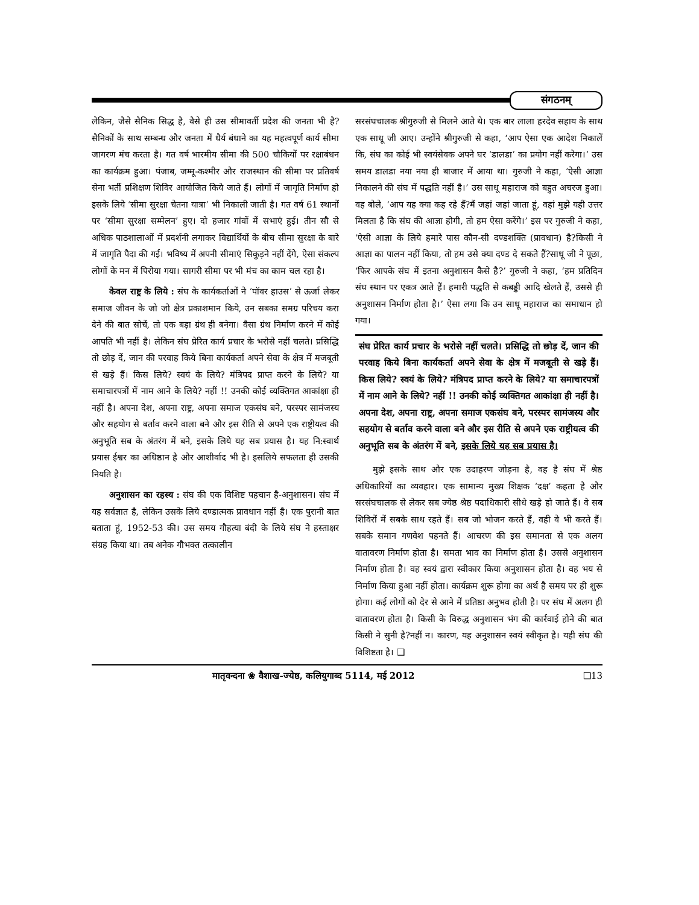संगठनम्
लेकिन, जैसे सैनिक सिद्ध है, वैसे ही उस सीमावर्ती प्रदेश की जनता भी है?सैनिकों के साथ सम्बन्ध और जनता में धैर्य बंधाने का यह महत्वपूर्ण कार्य सीमा जागरण मंच करता है। गत वर्ष भारमीय सीमा की 500 चौकियों पर रक्षाबंधन का कार्यक्रम हुआ। पंजाब, जम्मू-कश्मीर और राजस्थान की सीमा पर प्रतिवर्ष सेना भर्ती प्रशिक्षण शिविर आयोजित किये जाते हैं। लोगों में जागृति निर्माण हो इसके लिये ‘सीमा सुरक्षा चेतना यात्रा’ भी निकाली जाती है। गत वर्ष 61 स्थानों पर ‘सीमा सुरक्षा सम्मेलन’ हुए। दो हजार गांवों में सभाएं हुई। तीन सौ से अधिक पाठशालाओं में प्रदर्शनी लगाकर विद्यार्थियों के बीच सीमा सुरक्षा के बारे में जागृति पैदा की गई। भविष्य में अपनी सीमाएं सिकुड़ने नहीं देंगे, ऐसा संकल्प लोगों के मन में पिरोया गया। सागरी सीमा पर भी मंच का काम चल रहा है।
केवल राष्ट्र के लिये : संघ के कार्यकर्ताओं ने ‘पॉवर हाउस’ से ऊर्जा लेकर समाज जीवन के जो जो क्षेत्र प्रकाशमान किये, उन सबका समग्र परिचय करा देने की बात सोचें, तो एक बड़ा ग्रंथ ही बनेगा। वैसा ग्रंथ निर्माण करने में कोई आपति भी नहीं है। लेकिन संघ प्रेरित कार्य प्रचार के भरोसे नहीं चलते। प्रसिद्धि तो छोड़ दें, जान की परवाह किये बिना कार्यकर्ता अपने सेवा के क्षेत्र में मजबूती से खड़े हैं। किस लिये? स्वयं के लिये? मंत्रिपद प्राप्त करने के लिये? या समाचारपत्रों में नाम आने के लिये? नहीं !! उनकी कोई व्यक्तिगत आकांक्षा ही नहीं है। अपना देश, अपना राष्ट्र, अपना समाज एकसंघ बने, परस्पर सामंजस्य और सहयोग से बर्ताव करने वाला बने और इस रीति से अपने एक राष्ट्रीयत्व की अनुभूति सब के अंतरंग में बने, इसके लिये यह सब प्रयास है। यह नि:स्वार्थ प्रयास ईश्वर का अधिष्ठान है और आशीर्वाद भी है। इसलिये सफलता ही उसकी नियति है।
अनुशासन का रहस्य : संघ की एक विशिष्ट पहचान है-अनुशासन। संघ में यह सर्वज्ञात है, लेकिन उसके लिये दण्डात्मक प्रावधान नहीं है। एक पुरानी बात बताता हूं, 1952-53 की। उस समय गौहत्या बंदी के लिये संघ ने हस्ताक्षर संग्रह किया था। तब अनेक गौभक्त तत्कालीन
सरसंघचालक श्रीगुरुजी से मिलने आते थे। एक बार लाला हरदेव सहाय के साथ एक साधू जी आए। उन्होंने श्रीगुरुजी से कहा, ‘आप ऐसा एक आदेश निकालें कि, संघ का कोई भी स्वयंसेवक अपने घर ‘डालडा’ का प्रयोग नहीं करेगा।’ उस समय डालडा नया नया ही बाजार में आया था। गुरुजी ने कहा, ‘ऐसी आज्ञा निकालने की संघ में पद्धति नहीं है।’ उस साधू महाराज को बहुत अचरज हुआ। वह बोले, ‘आप यह क्या कह रहे हैं?मैं जहां जहां जाता हूं, वहां मुझे यही उत्तर मिलता है कि संघ की आज्ञा होगी, तो हम ऐसा करेंगे।’ इस पर गुरुजी ने कहा, ‘ऐसी आज्ञा के लिये हमारे पास कौन-सी दण्डशक्ति (प्रावधान) है?किसी ने आज्ञा का पालन नहीं किया, तो हम उसे क्या दण्ड दे सकते हैं?साधू जी ने पूछा, ‘फिर आपके संघ में इतना अनुशासन कैसे है?’ गुरुजी ने कहा, ‘हम प्रतिदिन संघ स्थान पर एकत्र आते हैं। हमारी पद्धति से कबड्डी आदि खेलते हैं, उससे ही अनुशासन निर्माण होता है।’ ऐसा लगा कि उन साधू महाराज का समाधान हो गया।
संघ प्रेरित कार्य प्रचार के भरोसे नहीं चलते। प्रसिद्धि तो छोड़ दें, जान की परवाह किये बिना कार्यकर्ता अपने सेवा के क्षेत्र में मजबूती से खड़े हैं। किस लिये? स्वयं के लिये? मंत्रिपद प्राप्त करने के लिये? या समाचारपत्रों में नाम आने के लिये? नहीं !! उनकी कोई व्यक्तिगत आकांक्षा ही नहीं है। अपना देश, अपना राष्ट्र, अपना समाज एकसंघ बने, परस्पर सामंजस्य और सहयोग से बर्ताव करने वाला बने और इस रीति से अपने एक राष्ट्रीयत्व की अनुभूति सब के अंतरंग में बने, इसके लिये यह सब प्रयास है।
मुझे इसके साथ और एक उदाहरण जोड़ना है, वह है संघ में श्रेष्ठ अधिकारियों का व्यवहार। एक सामान्य मुख्य शिक्षक ‘दक्ष’ कहता है और सरसंघचालक से लेकर सब ज्येष्ठ श्रेष्ठ पदाधिकारी सीधे खड़े हो जाते हैं। वे सब शिविरों में सबके साथ रहते हैं। सब जो भोजन करते हैं, वही वे भी करते हैं। सबके समान गणवेश पहनते हैं। आचरण की इस समानता से एक अलग वातावरण निर्माण होता है। समता भाव का निर्माण होता है। उससे अनुशासन निर्माण होता है। वह स्वयं द्वारा स्वीकार किया अनुशासन होता है। वह भय से निर्माण किया हुआ नहीं होता। कार्यक्रम शुरू होगा का अर्थ है समय पर ही शुरू होगा। कई लोगों को देर से आने में प्रतिष्ठा अनुभव होती है। पर संघ में अलग ही वातावरण होता है। किसी के विरुद्ध अनुशासन भंग की कार्रवाई होने की बात किसी ने सुनी है?नहीं न। कारण, यह अनुशासन स्वयं स्वीकृत है। यही संघ की विशिष्टता है। ❑
मातृवन्दना ❀ वैशाख-ज्येष्ठ, कलियुगाब्द 5114, मई 2012 ❑13